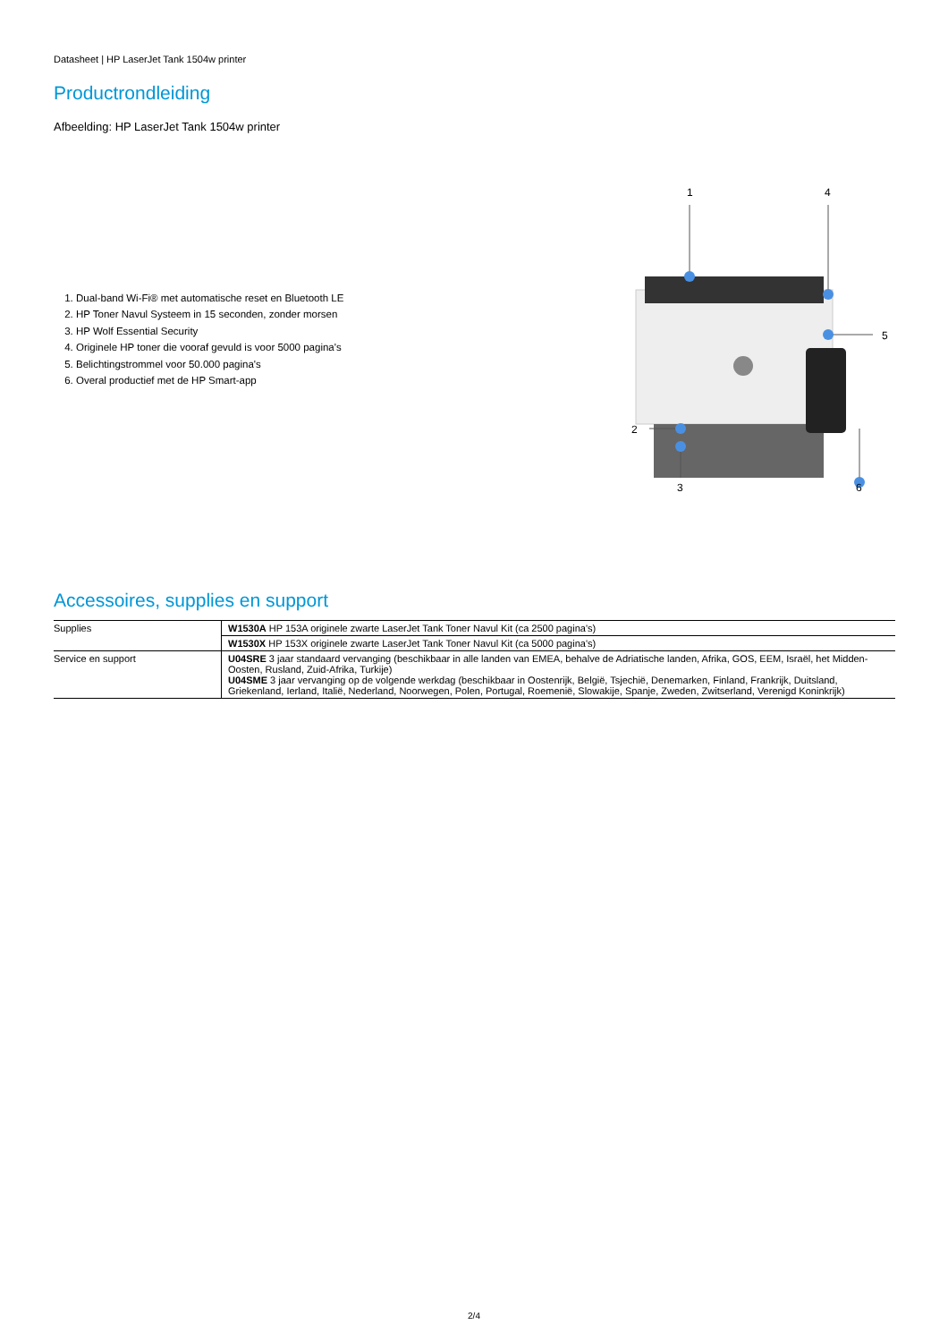Datasheet | HP LaserJet Tank 1504w printer
Productrondleiding
Afbeelding: HP LaserJet Tank 1504w printer
1. Dual-band Wi-Fi® met automatische reset en Bluetooth LE
2. HP Toner Navul Systeem in 15 seconden, zonder morsen
3. HP Wolf Essential Security
4. Originele HP toner die vooraf gevuld is voor 5000 pagina's
5. Belichtingstrommel voor 50.000 pagina's
6. Overal productief met de HP Smart-app
1
4
5
2
3
6
Accessoires, supplies en support
| Supplies | W1530A HP 153A originele zwarte LaserJet Tank Toner Navul Kit (ca 2500 pagina's) |
| | W1530X HP 153X originele zwarte LaserJet Tank Toner Navul Kit (ca 5000 pagina's) |
| Service en support | U04SRE 3 jaar standaard vervanging (beschikbaar in alle landen van EMEA, behalve de Adriatische landen, Afrika, GOS, EEM, Israël, het Midden-Oosten, Rusland, Zuid-Afrika, Turkije) U04SME 3 jaar vervanging op de volgende werkdag (beschikbaar in Oostenrijk, België, Tsjechië, Denemarken, Finland, Frankrijk, Duitsland, Griekenland, Ierland, Italië, Nederland, Noorwegen, Polen, Portugal, Roemenië, Slowakije, Spanje, Zweden, Zwitserland, Verenigd Koninkrijk) |
2/4